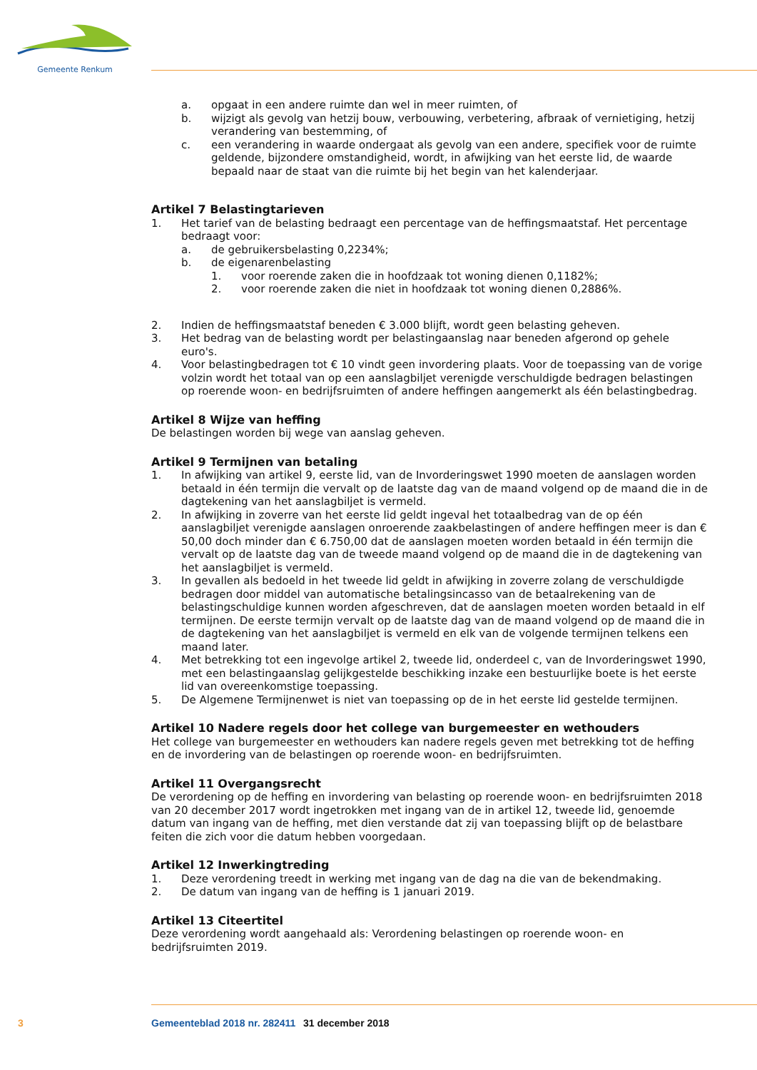Gemeente Renkum
a. opgaat in een andere ruimte dan wel in meer ruimten, of
b. wijzigt als gevolg van hetzij bouw, verbouwing, verbetering, afbraak of vernietiging, hetzij verandering van bestemming, of
c. een verandering in waarde ondergaat als gevolg van een andere, specifiek voor de ruimte geldende, bijzondere omstandigheid, wordt, in afwijking van het eerste lid, de waarde bepaald naar de staat van die ruimte bij het begin van het kalenderjaar.
Artikel 7 Belastingtarieven
1. Het tarief van de belasting bedraagt een percentage van de heffingsmaatstaf. Het percentage bedraagt voor:
a. de gebruikersbelasting 0,2234%;
b. de eigenarenbelasting
1. voor roerende zaken die in hoofdzaak tot woning dienen 0,1182%;
2. voor roerende zaken die niet in hoofdzaak tot woning dienen 0,2886%.
2. Indien de heffingsmaatstaf beneden € 3.000 blijft, wordt geen belasting geheven.
3. Het bedrag van de belasting wordt per belastingaanslag naar beneden afgerond op gehele euro's.
4. Voor belastingbedragen tot € 10 vindt geen invordering plaats. Voor de toepassing van de vorige volzin wordt het totaal van op een aanslagbiljet verenigde verschuldigde bedragen belastingen op roerende woon- en bedrijfsruimten of andere heffingen aangemerkt als één belastingbedrag.
Artikel 8 Wijze van heffing
De belastingen worden bij wege van aanslag geheven.
Artikel 9 Termijnen van betaling
1. In afwijking van artikel 9, eerste lid, van de Invorderingswet 1990 moeten de aanslagen worden betaald in één termijn die vervalt op de laatste dag van de maand volgend op de maand die in de dagtekening van het aanslagbiljet is vermeld.
2. In afwijking in zoverre van het eerste lid geldt ingeval het totaalbedrag van de op één aanslagbiljet verenigde aanslagen onroerende zaakbelastingen of andere heffingen meer is dan € 50,00 doch minder dan € 6.750,00 dat de aanslagen moeten worden betaald in één termijn die vervalt op de laatste dag van de tweede maand volgend op de maand die in de dagtekening van het aanslagbiljet is vermeld.
3. In gevallen als bedoeld in het tweede lid geldt in afwijking in zoverre zolang de verschuldigde bedragen door middel van automatische betalingsincasso van de betaalrekening van de belastingschuldige kunnen worden afgeschreven, dat de aanslagen moeten worden betaald in elf termijnen. De eerste termijn vervalt op de laatste dag van de maand volgend op de maand die in de dagtekening van het aanslagbiljet is vermeld en elk van de volgende termijnen telkens een maand later.
4. Met betrekking tot een ingevolge artikel 2, tweede lid, onderdeel c, van de Invorderingswet 1990, met een belastingaanslag gelijkgestelde beschikking inzake een bestuurlijke boete is het eerste lid van overeenkomstige toepassing.
5. De Algemene Termijnenwet is niet van toepassing op de in het eerste lid gestelde termijnen.
Artikel 10 Nadere regels door het college van burgemeester en wethouders
Het college van burgemeester en wethouders kan nadere regels geven met betrekking tot de heffing en de invordering van de belastingen op roerende woon- en bedrijfsruimten.
Artikel 11 Overgangsrecht
De verordening op de heffing en invordering van belasting op roerende woon- en bedrijfsruimten 2018 van 20 december 2017 wordt ingetrokken met ingang van de in artikel 12, tweede lid, genoemde datum van ingang van de heffing, met dien verstande dat zij van toepassing blijft op de belastbare feiten die zich voor die datum hebben voorgedaan.
Artikel 12 Inwerkingtreding
1. Deze verordening treedt in werking met ingang van de dag na die van de bekendmaking.
2. De datum van ingang van de heffing is 1 januari 2019.
Artikel 13 Citeertitel
Deze verordening wordt aangehaald als: Verordening belastingen op roerende woon- en bedrijfsruimten 2019.
3 Gemeenteblad 2018 nr. 282411 31 december 2018